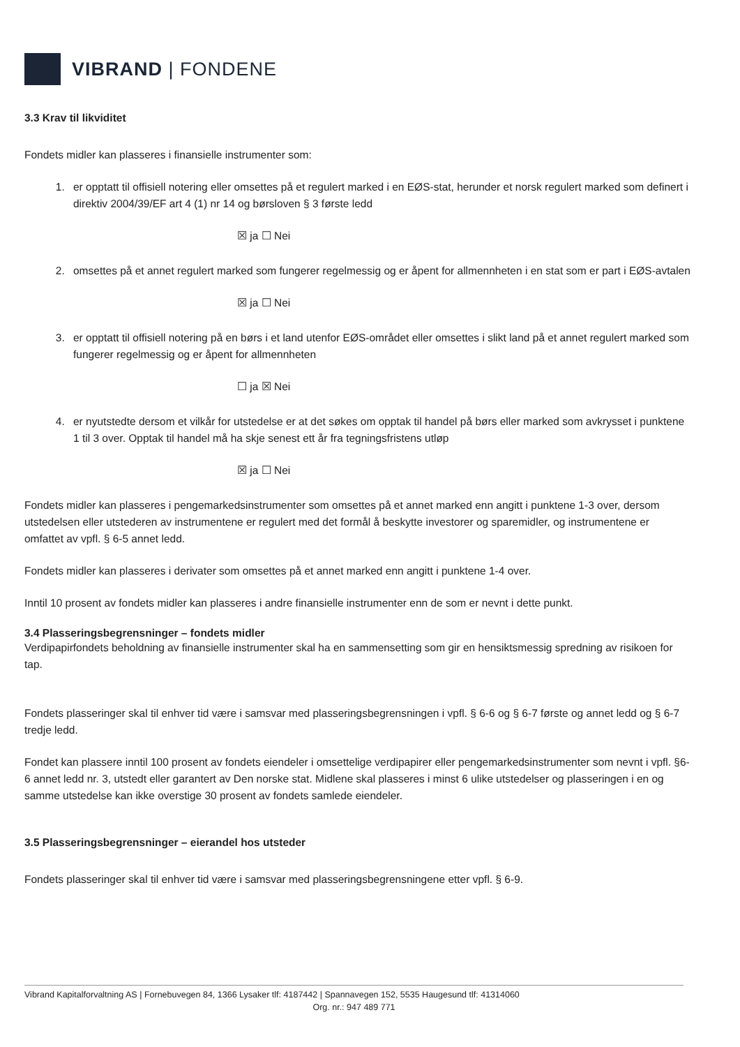VIBRAND | FONDENE
3.3 Krav til likviditet
Fondets midler kan plasseres i finansielle instrumenter som:
1. er opptatt til offisiell notering eller omsettes på et regulert marked i en EØS-stat, herunder et norsk regulert marked som definert i direktiv 2004/39/EF art 4 (1) nr 14 og børsloven § 3 første ledd
☒ ja ☐ Nei
2. omsettes på et annet regulert marked som fungerer regelmessig og er åpent for allmennheten i en stat som er part i EØS-avtalen
☒ ja ☐ Nei
3. er opptatt til offisiell notering på en børs i et land utenfor EØS-området eller omsettes i slikt land på et annet regulert marked som fungerer regelmessig og er åpent for allmennheten
☐ ja ☒ Nei
4. er nyutstedte dersom et vilkår for utstedelse er at det søkes om opptak til handel på børs eller marked som avkrysset i punktene 1 til 3 over. Opptak til handel må ha skje senest ett år fra tegningsfristens utløp
☒ ja ☐ Nei
Fondets midler kan plasseres i pengemarkedsinstrumenter som omsettes på et annet marked enn angitt i punktene 1-3 over, dersom utstedelsen eller utstederen av instrumentene er regulert med det formål å beskytte investorer og sparemidler, og instrumentene er omfattet av vpfl. § 6-5 annet ledd.
Fondets midler kan plasseres i derivater som omsettes på et annet marked enn angitt i punktene 1-4 over.
Inntil 10 prosent av fondets midler kan plasseres i andre finansielle instrumenter enn de som er nevnt i dette punkt.
3.4 Plasseringsbegrensninger – fondets midler
Verdipapirfondets beholdning av finansielle instrumenter skal ha en sammensetting som gir en hensiktsmessig spredning av risikoen for tap.
Fondets plasseringer skal til enhver tid være i samsvar med plasseringsbegrensningen i vpfl. § 6-6 og § 6-7 første og annet ledd og § 6-7 tredje ledd.
Fondet kan plassere inntil 100 prosent av fondets eiendeler i omsettelige verdipapirer eller pengemarkedsinstrumenter som nevnt i vpfl. §6-6 annet ledd nr. 3, utstedt eller garantert av Den norske stat. Midlene skal plasseres i minst 6 ulike utstedelser og plasseringen i en og samme utstedelse kan ikke overstige 30 prosent av fondets samlede eiendeler.
3.5 Plasseringsbegrensninger – eierandel hos utsteder
Fondets plasseringer skal til enhver tid være i samsvar med plasseringsbegrensningene etter vpfl. § 6-9.
Vibrand Kapitalforvaltning AS | Fornebuvegen 84, 1366 Lysaker tlf: 4187442 | Spannavegen 152, 5535 Haugesund tlf: 41314060
Org. nr.: 947 489 771